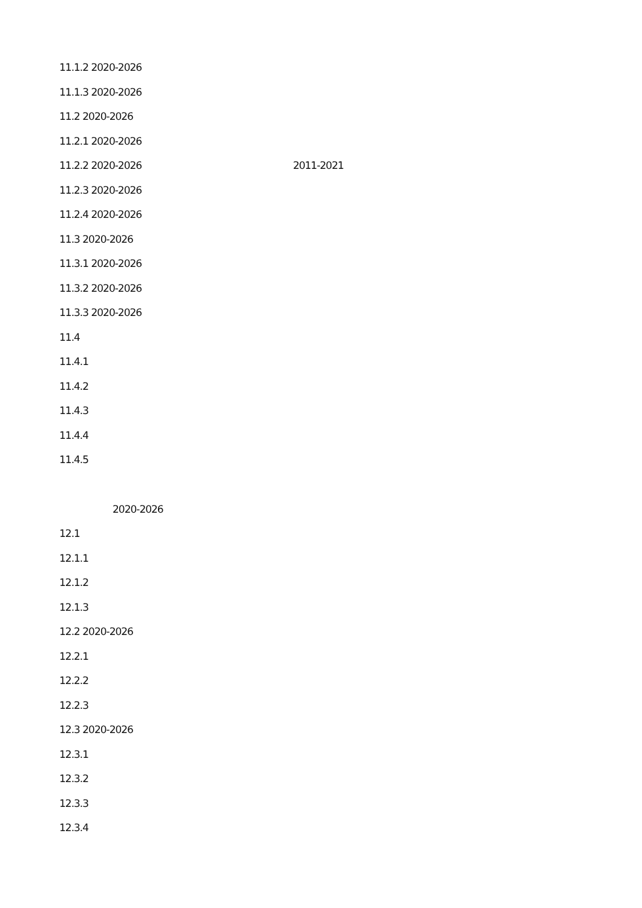11.1.2 2020-2026
11.1.3 2020-2026
11.2 2020-2026
11.2.1 2020-2026
11.2.2 2020-2026 2011-2021
11.2.3 2020-2026
11.2.4 2020-2026
11.3 2020-2026
11.3.1 2020-2026
11.3.2 2020-2026
11.3.3 2020-2026
11.4
11.4.1
11.4.2
11.4.3
11.4.4
11.4.5
2020-2026
12.1
12.1.1
12.1.2
12.1.3
12.2 2020-2026
12.2.1
12.2.2
12.2.3
12.3 2020-2026
12.3.1
12.3.2
12.3.3
12.3.4